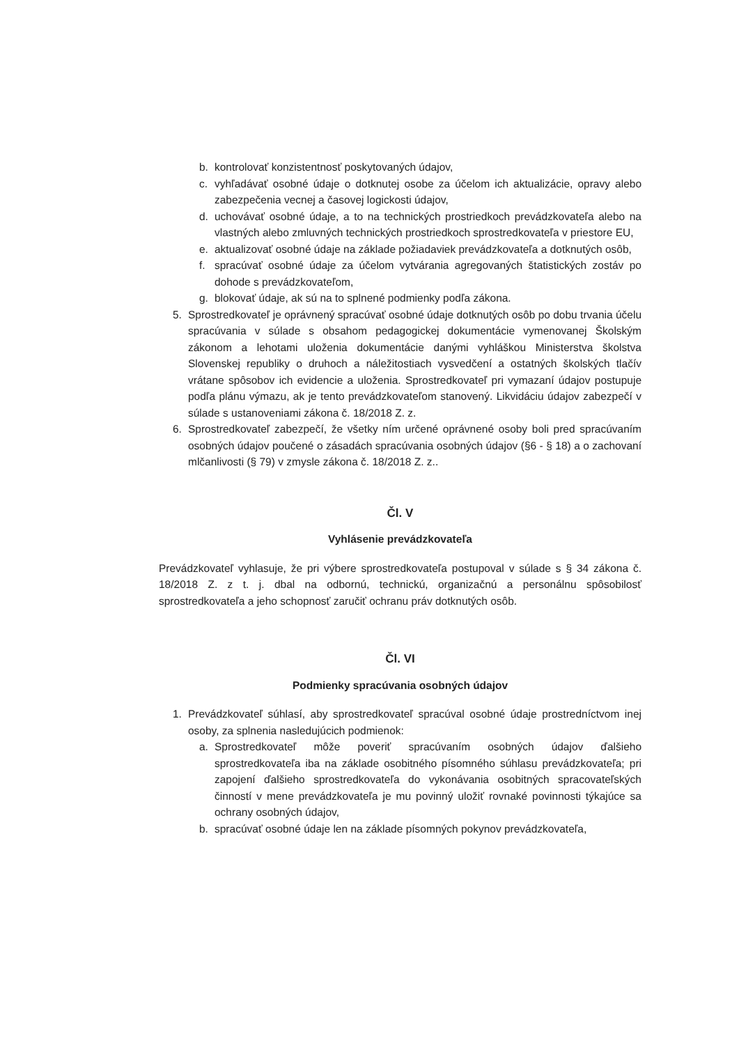b. kontrolovať konzistentnosť poskytovaných údajov,
c. vyhľadávať osobné údaje o dotknutej osobe za účelom ich aktualizácie, opravy alebo zabezpečenia vecnej a časovej logickosti údajov,
d. uchovávať osobné údaje, a to na technických prostriedkoch prevádzkovateľa alebo na vlastných alebo zmluvných technických prostriedkoch sprostredkovateľa v priestore EU,
e. aktualizovať osobné údaje na základe požiadaviek prevádzkovateľa a dotknutých osôb,
f. spracúvať osobné údaje za účelom vytvárania agregovaných štatistických zostáv po dohode s prevádzkovateľom,
g. blokovať údaje, ak sú na to splnené podmienky podľa zákona.
5. Sprostredkovateľ je oprávnený spracúvať osobné údaje dotknutých osôb po dobu trvania účelu spracúvania v súlade s obsahom pedagogickej dokumentácie vymenovanej Školským zákonom a lehotami uloženia dokumentácie danými vyhláškou Ministerstva školstva Slovenskej republiky o druhoch a náležitostiach vysvedčení a ostatných školských tlačív vrátane spôsobov ich evidencie a uloženia. Sprostredkovateľ pri vymazaní údajov postupuje podľa plánu výmazu, ak je tento prevádzkovateľom stanovený. Likvidáciu údajov zabezpečí v súlade s ustanoveniami zákona č. 18/2018 Z. z.
6. Sprostredkovateľ zabezpečí, že všetky ním určené oprávnené osoby boli pred spracúvaním osobných údajov poučené o zásadách spracúvania osobných údajov (§6 - § 18) a o zachovaní mlčanlivosti (§ 79) v zmysle zákona č. 18/2018 Z. z..
Čl. V
Vyhlásenie prevádzkovateľa
Prevádzkovateľ vyhlasuje, že pri výbere sprostredkovateľa postupoval v súlade s § 34 zákona č. 18/2018 Z. z t. j. dbal na odbornú, technickú, organizačnú a personálnu spôsobilosť sprostredkovateľa a jeho schopnosť zaručiť ochranu práv dotknutých osôb.
Čl. VI
Podmienky spracúvania osobných údajov
1. Prevádzkovateľ súhlasí, aby sprostredkovateľ spracúval osobné údaje prostredníctvom inej osoby, za splnenia nasledujúcich podmienok:
a. Sprostredkovateľ môže poveriť spracúvaním osobných údajov ďalšieho sprostredkovateľa iba na základe osobitného písomného súhlasu prevádzkovateľa; pri zapojení ďalšieho sprostredkovateľa do vykonávania osobitných spracovateľských činností v mene prevádzkovateľa je mu povinný uložiť rovnaké povinnosti týkajúce sa ochrany osobných údajov,
b. spracúvať osobné údaje len na základe písomných pokynov prevádzkovateľa,